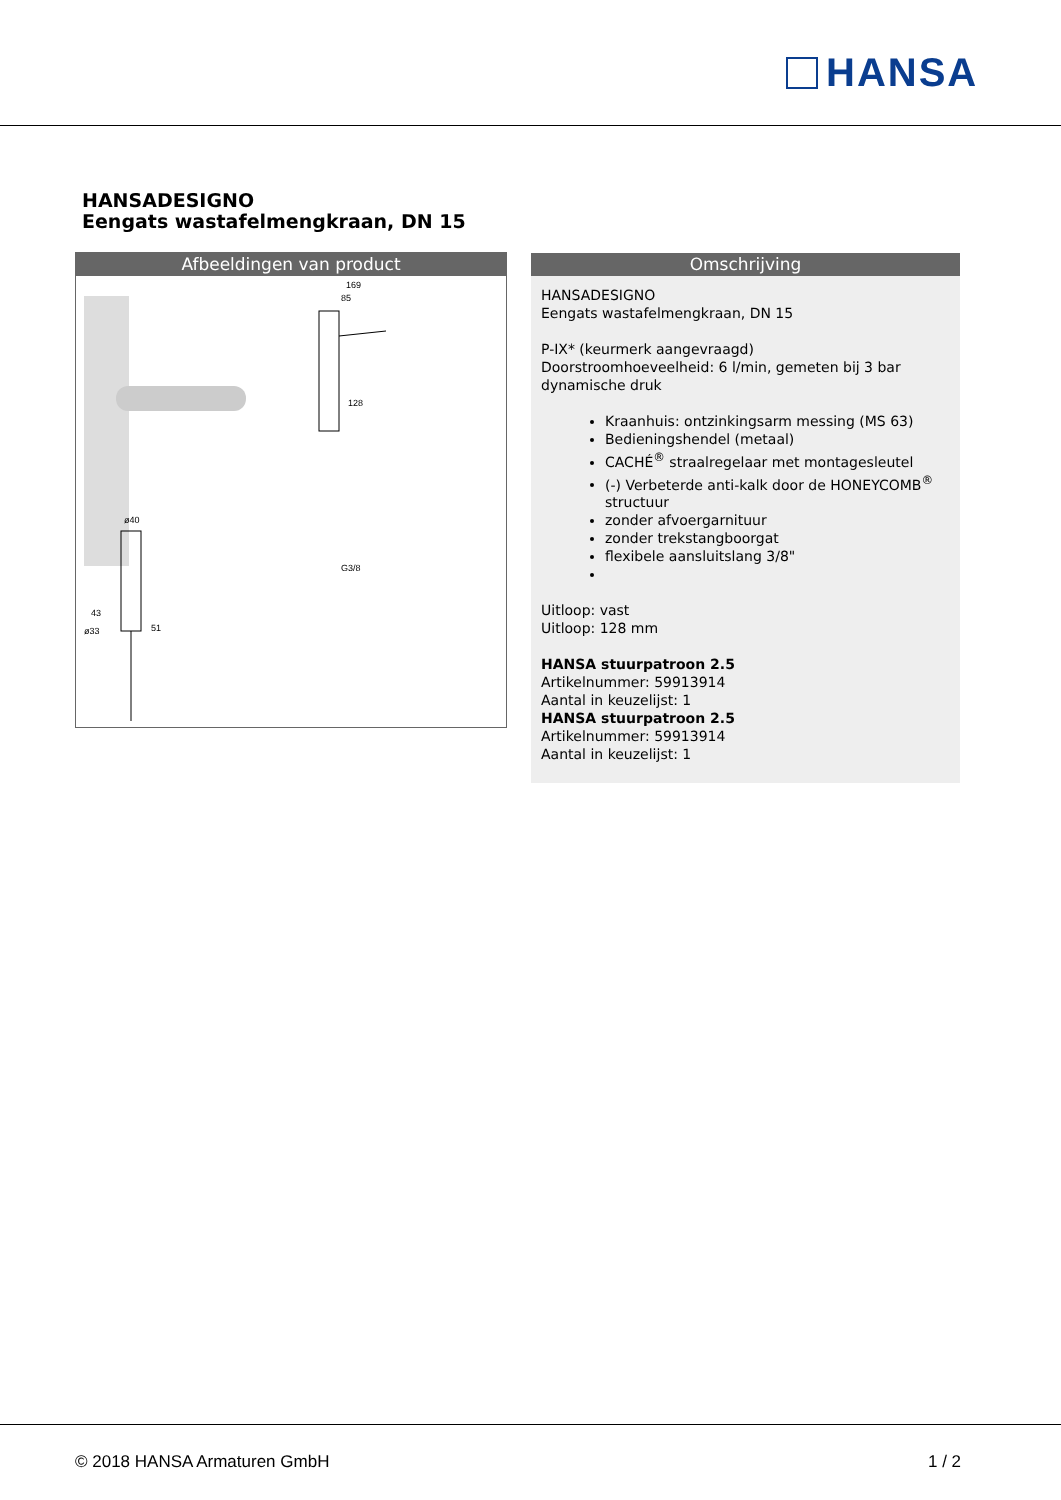HANSA
HANSADESIGNO
Eengats wastafelmengkraan, DN 15
Afbeeldingen van product
169
85
128
G3/8
ø40
43
ø33
51
Omschrijving
HANSADESIGNO
Eengats wastafelmengkraan, DN 15
P-IX* (keurmerk aangevraagd)
Doorstroomhoeveelheid: 6 l/min, gemeten bij 3 bar dynamische druk
Kraanhuis: ontzinkingsarm messing (MS 63)
Bedieningshendel (metaal)
CACHÉ<sup>®</sup> straalregelaar met montagesleutel
(-) Verbeterde anti-kalk door de HONEYCOMB<sup>®</sup> structuur
zonder afvoergarnituur
zonder trekstangboorgat
flexibele aansluitslang 3/8"
Uitloop: vast
Uitloop: 128 mm
HANSA stuurpatroon 2.5
Artikelnummer: 59913914
Aantal in keuzelijst: 1
HANSA stuurpatroon 2.5
Artikelnummer: 59913914
Aantal in keuzelijst: 1
© 2018 HANSA Armaturen GmbH 1 / 2